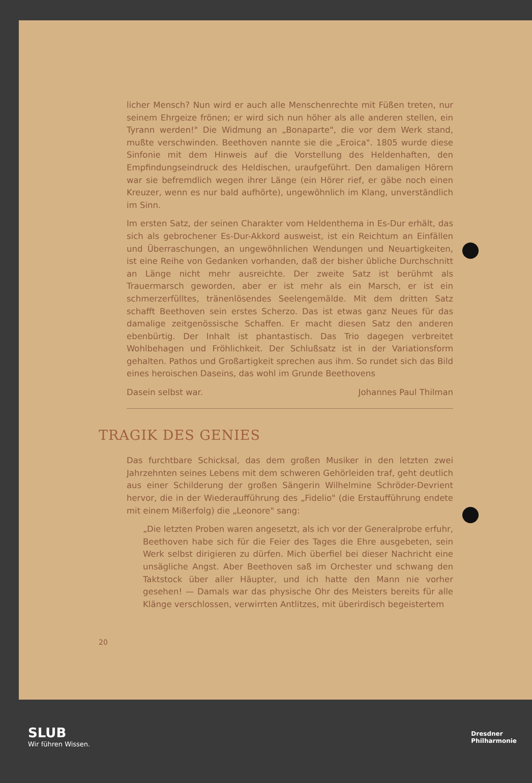licher Mensch? Nun wird er auch alle Menschenrechte mit Füßen treten, nur seinem Ehrgeize frönen; er wird sich nun höher als alle anderen stellen, ein Tyrann werden!" Die Widmung an „Bonaparte", die vor dem Werk stand, mußte verschwinden. Beethoven nannte sie die „Eroica". 1805 wurde diese Sinfonie mit dem Hinweis auf die Vorstellung des Heldenhaften, den Empfindungseindruck des Heldischen, uraufgeführt. Den damaligen Hörern war sie befremdlich wegen ihrer Länge (ein Hörer rief, er gäbe noch einen Kreuzer, wenn es nur bald aufhörte), ungewöhnlich im Klang, unverständlich im Sinn.
Im ersten Satz, der seinen Charakter vom Heldenthema in Es-Dur erhält, das sich als gebrochener Es-Dur-Akkord ausweist, ist ein Reichtum an Einfällen und Überraschungen, an ungewöhnlichen Wendungen und Neuartigkeiten, ist eine Reihe von Gedanken vorhanden, daß der bisher übliche Durchschnitt an Länge nicht mehr ausreichte. Der zweite Satz ist berühmt als Trauermarsch geworden, aber er ist mehr als ein Marsch, er ist ein schmerzerfülltes, tränenlösendes Seelengemälde. Mit dem dritten Satz schafft Beethoven sein erstes Scherzo. Das ist etwas ganz Neues für das damalige zeitgenössische Schaffen. Er macht diesen Satz den anderen ebenbürtig. Der Inhalt ist phantastisch. Das Trio dagegen verbreitet Wohlbehagen und Fröhlichkeit. Der Schlußsatz ist in der Variationsform gehalten. Pathos und Großartigkeit sprechen aus ihm. So rundet sich das Bild eines heroischen Daseins, das wohl im Grunde Beethovens
Dasein selbst war. Johannes Paul Thilman
TRAGIK DES GENIES
Das furchtbare Schicksal, das dem großen Musiker in den letzten zwei Jahrzehnten seines Lebens mit dem schweren Gehörleiden traf, geht deutlich aus einer Schilderung der großen Sängerin Wilhelmine Schröder-Devrient hervor, die in der Wiederaufführung des „Fidelio" (die Erstaufführung endete mit einem Mißerfolg) die „Leonore" sang:
„Die letzten Proben waren angesetzt, als ich vor der Generalprobe erfuhr, Beethoven habe sich für die Feier des Tages die Ehre ausgebeten, sein Werk selbst dirigieren zu dürfen. Mich überfiel bei dieser Nachricht eine unsägliche Angst. Aber Beethoven saß im Orchester und schwang den Taktstock über aller Häupter, und ich hatte den Mann nie vorher gesehen! — Damals war das physische Ohr des Meisters bereits für alle Klänge verschlossen, verwirrten Antlitzes, mit überirdisch begeistertem
20
SLUB
Wir führen Wissen.
Dresdner
Philharmonie